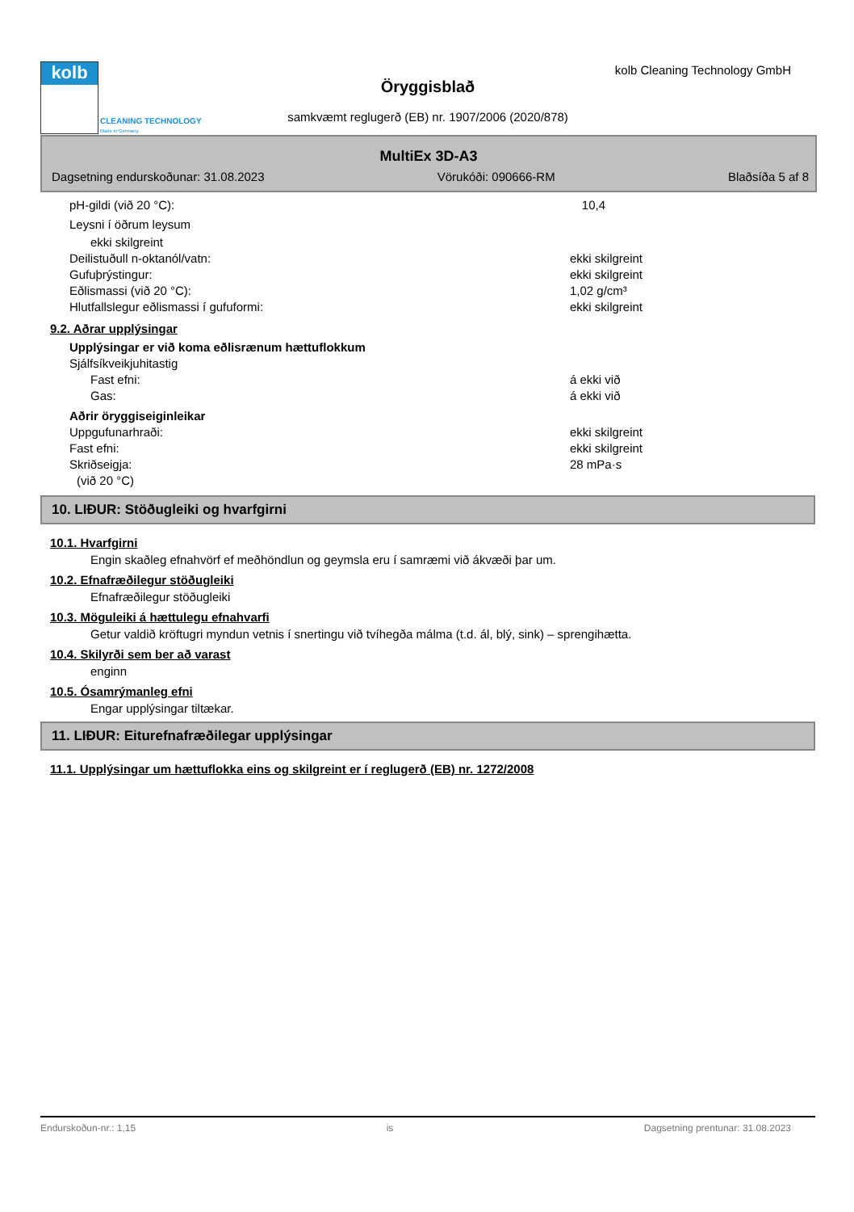kolb
CLEANING TECHNOLOGY
Made in Germany
kolb Cleaning Technology GmbH
Öryggisblað
samkvæmt reglugerð (EB) nr. 1907/2006 (2020/878)
MultiEx 3D-A3
Dagsetning endurskoðunar: 31.08.2023 Vörukóði: 090666-RM Blaðsíða 5 af 8
pH-gildi (við 20 °C): 10,4
Leysni í öðrum leysum
ekki skilgreint
Deilistuðull n-oktanól/vatn: ekki skilgreint
Gufuþrýstingur: ekki skilgreint
Eðlismassi (við 20 °C): 1,02 g/cm³
Hlutfallslegur eðlismassi í gufuformi: ekki skilgreint
9.2. Aðrar upplýsingar
Upplýsingar er við koma eðlisrænum hættuflokkum
Sjálfsíkveikjuhitastig
Fast efni: á ekki við
Gas: á ekki við
Aðrir öryggiseiginleikar
Uppgufunarhraði: ekki skilgreint
Fast efni: ekki skilgreint
Skriðseigja: 28 mPa·s
(við 20 °C)
10. LIÐUR: Stöðugleiki og hvarfgirni
10.1. Hvarfgirni
Engin skaðleg efnahvörf ef meðhöndlun og geymsla eru í samræmi við ákvæði þar um.
10.2. Efnafræðilegur stöðugleiki
Efnafræðilegur stöðugleiki
10.3. Möguleiki á hættulegu efnahvarfi
Getur valdið kröftugri myndun vetnis í snertingu við tvíhegða málma (t.d. ál, blý, sink) – sprengihætta.
10.4. Skilyrði sem ber að varast
enginn
10.5. Ósamrýmanleg efni
Engar upplýsingar tiltækar.
11. LIÐUR: Eiturefnafræðilegar upplýsingar
11.1. Upplýsingar um hættuflokka eins og skilgreint er í reglugerð (EB) nr. 1272/2008
Endurskoðun-nr.: 1,15 is Dagsetning prentunar: 31.08.2023